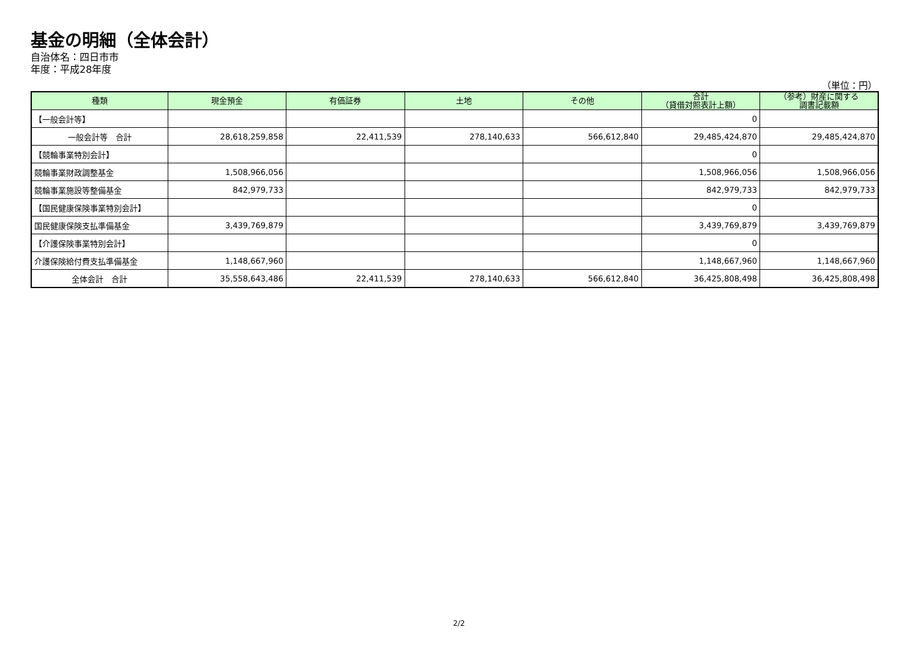基金の明細（全体会計）
自治体名：四日市市
年度：平成28年度
（単位：円）
| 種類 | 現金預金 | 有価証券 | 土地 | その他 | 合計 （貸借対照表計上額） | （参考）財産に関する 調書記載額 |
| --- | --- | --- | --- | --- | --- | --- |
| 【一般会計等】 | | | | | 0 | |
| 一般会計等 合計 | 28,618,259,858 | 22,411,539 | 278,140,633 | 566,612,840 | 29,485,424,870 | 29,485,424,870 |
| 【競輪事業特別会計】 | | | | | 0 | |
| 競輪事業財政調整基金 | 1,508,966,056 | | | | 1,508,966,056 | 1,508,966,056 |
| 競輪事業施設等整備基金 | 842,979,733 | | | | 842,979,733 | 842,979,733 |
| 【国民健康保険事業特別会計】 | | | | | 0 | |
| 国民健康保険支払準備基金 | 3,439,769,879 | | | | 3,439,769,879 | 3,439,769,879 |
| 【介護保険事業特別会計】 | | | | | 0 | |
| 介護保険給付費支払準備基金 | 1,148,667,960 | | | | 1,148,667,960 | 1,148,667,960 |
| 全体会計 合計 | 35,558,643,486 | 22,411,539 | 278,140,633 | 566,612,840 | 36,425,808,498 | 36,425,808,498 |
2/2